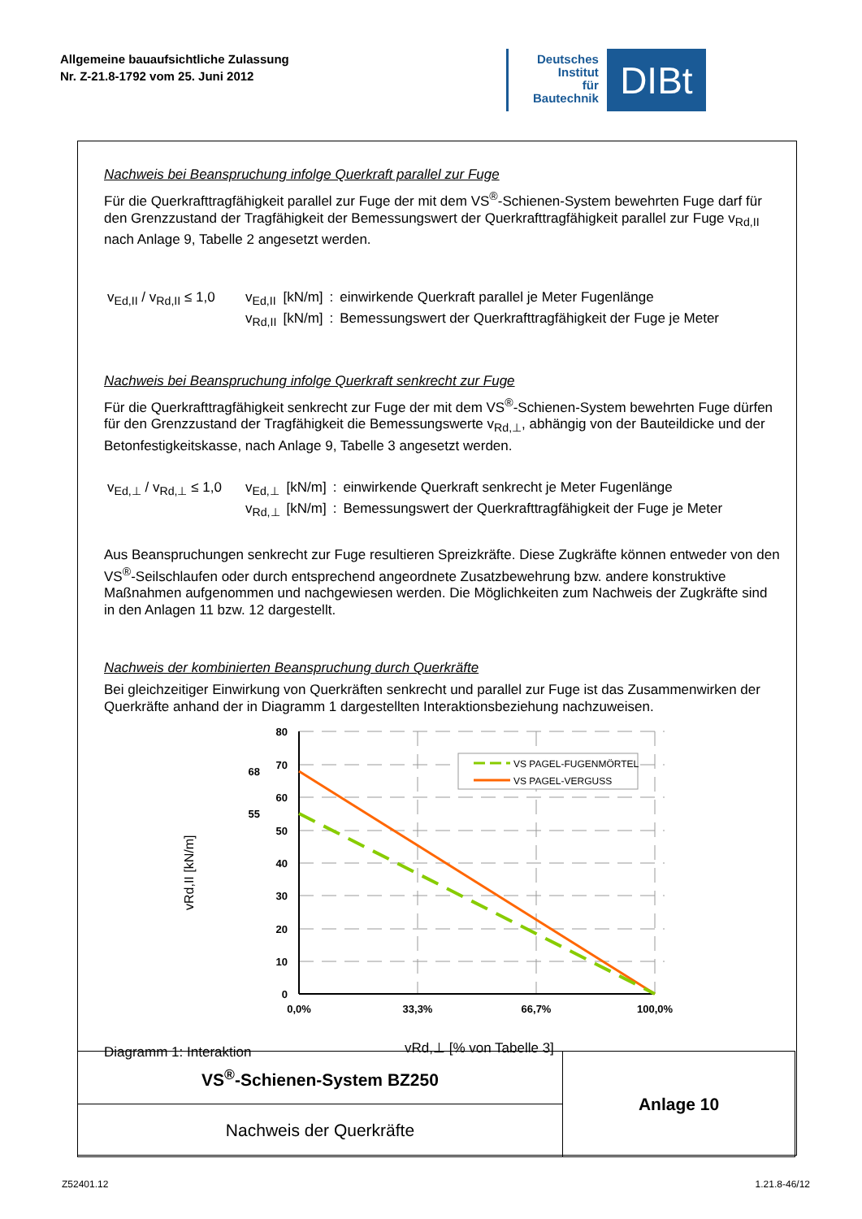Allgemeine bauaufsichtliche Zulassung
Nr. Z-21.8-1792 vom 25. Juni 2012
Deutsches
Institut
für
Bautechnik
DIBt
Nachweis bei Beanspruchung infolge Querkraft parallel zur Fuge
Für die Querkrafttragfähigkeit parallel zur Fuge der mit dem VS<sup>®</sup>-Schienen-System bewehrten Fuge darf für den Grenzzustand der Tragfähigkeit der Bemessungswert der Querkrafttragfähigkeit parallel zur Fuge v<sub>Rd,II</sub> nach Anlage 9, Tabelle 2 angesetzt werden.
v<sub>Ed,II</sub> / v<sub>Rd,II</sub> ≤ 1,0
| v<sub>Ed,II</sub> | [kN/m] | : | einwirkende Querkraft parallel je Meter Fugenlänge |
| v<sub>Rd,II</sub> | [kN/m] | : | Bemessungswert der Querkrafttragfähigkeit der Fuge je Meter |
Nachweis bei Beanspruchung infolge Querkraft senkrecht zur Fuge
Für die Querkrafttragfähigkeit senkrecht zur Fuge der mit dem VS<sup>®</sup>-Schienen-System bewehrten Fuge dürfen für den Grenzzustand der Tragfähigkeit die Bemessungswerte v<sub>Rd,⊥</sub>, abhängig von der Bauteildicke und der Betonfestigkeitskasse, nach Anlage 9, Tabelle 3 angesetzt werden.
v<sub>Ed,⊥</sub> / v<sub>Rd,⊥</sub> ≤ 1,0
| v<sub>Ed,⊥</sub> | [kN/m] | : | einwirkende Querkraft senkrecht je Meter Fugenlänge |
| v<sub>Rd,⊥</sub> | [kN/m] | : | Bemessungswert der Querkrafttragfähigkeit der Fuge je Meter |
Aus Beanspruchungen senkrecht zur Fuge resultieren Spreizkräfte. Diese Zugkräfte können entweder von den VS<sup>®</sup>-Seilschlaufen oder durch entsprechend angeordnete Zusatzbewehrung bzw. andere konstruktive Maßnahmen aufgenommen und nachgewiesen werden. Die Möglichkeiten zum Nachweis der Zugkräfte sind in den Anlagen 11 bzw. 12 dargestellt.
Nachweis der kombinierten Beanspruchung durch Querkräfte
Bei gleichzeitiger Einwirkung von Querkräften senkrecht und parallel zur Fuge ist das Zusammenwirken der Querkräfte anhand der in Diagramm 1 dargestellten Interaktionsbeziehung nachzuweisen.
80
70
60
50
40
30
20
10
0
68
55
0,0%
33,3%
66,7%
100,0%
VS PAGEL-FUGENMÖRTEL
VS PAGEL-VERGUSS
vRd,II [kN/m]
Diagramm 1: Interaktion
vRd,⊥ [% von Tabelle 3]
| VS<sup>®</sup>-Schienen-System BZ250 | Anlage 10 |
| Nachweis der Querkräfte | |
Z52401.12 1.21.8-46/12